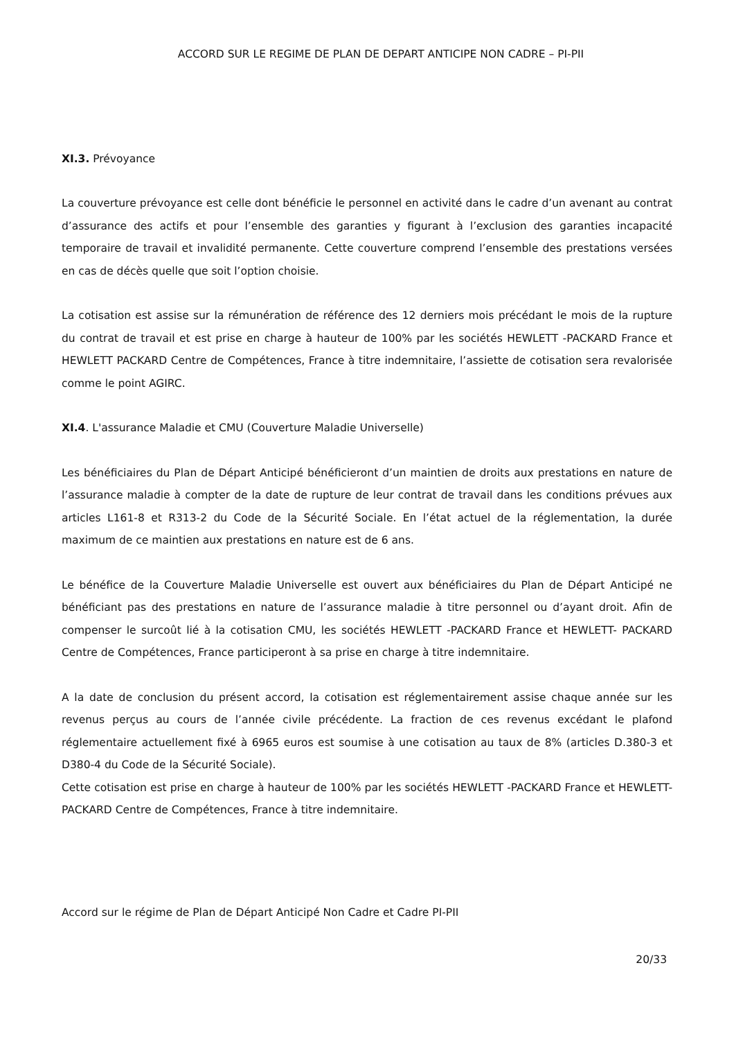ACCORD SUR LE REGIME DE PLAN DE DEPART ANTICIPE NON CADRE – PI-PII
XI.3. Prévoyance
La couverture prévoyance est celle dont bénéficie le personnel en activité dans le cadre d’un avenant au contrat d’assurance des actifs et pour l’ensemble des garanties y figurant à l’exclusion des garanties incapacité temporaire de travail et invalidité permanente. Cette couverture comprend l’ensemble des prestations versées en cas de décès quelle que soit l’option choisie.
La cotisation est assise sur la rémunération de référence des 12 derniers mois précédant le mois de la rupture du contrat de travail et est prise en charge à hauteur de 100% par les sociétés HEWLETT -PACKARD France et HEWLETT PACKARD Centre de Compétences, France à titre indemnitaire, l’assiette de cotisation sera revalorisée comme le point AGIRC.
XI.4. L'assurance Maladie et CMU (Couverture Maladie Universelle)
Les bénéficiaires du Plan de Départ Anticipé bénéficieront d’un maintien de droits aux prestations en nature de l’assurance maladie à compter de la date de rupture de leur contrat de travail dans les conditions prévues aux articles L161-8 et R313-2 du Code de la Sécurité Sociale. En l’état actuel de la réglementation, la durée maximum de ce maintien aux prestations en nature est de 6 ans.
Le bénéfice de la Couverture Maladie Universelle est ouvert aux bénéficiaires du Plan de Départ Anticipé ne bénéficiant pas des prestations en nature de l’assurance maladie à titre personnel ou d’ayant droit. Afin de compenser le surcoût lié à la cotisation CMU, les sociétés HEWLETT -PACKARD France et HEWLETT- PACKARD Centre de Compétences, France participeront à sa prise en charge à titre indemnitaire.
A la date de conclusion du présent accord, la cotisation est réglementairement assise chaque année sur les revenus perçus au cours de l’année civile précédente. La fraction de ces revenus excédant le plafond réglementaire actuellement fixé à 6965 euros est soumise à une cotisation au taux de 8% (articles D.380-3 et D380-4 du Code de la Sécurité Sociale).
Cette cotisation est prise en charge à hauteur de 100% par les sociétés HEWLETT -PACKARD France et HEWLETT-PACKARD Centre de Compétences, France à titre indemnitaire.
Accord sur le régime de Plan de Départ Anticipé Non Cadre et Cadre PI-PII
20/33